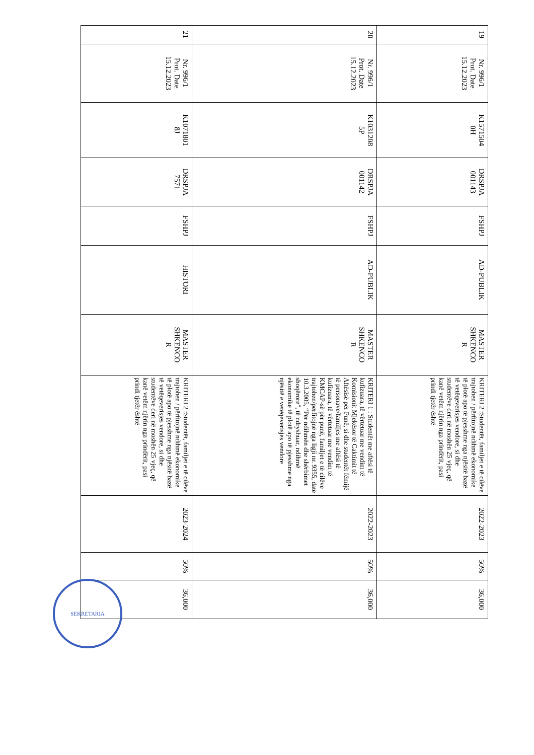| 19 | Nr. 996/1 Prot. Date 15.12.2023 | K1571504 0H | DRSPJA 001143 | FSHPJ | AD-PUBLIK | MASTER SHKENCO R | KRITERI 2 :Studentët, familjet e të cilëve trajtohen / përfitojnë ndihmë ekonomike të plotë apo të pjesshme nga njësitë bazë të vetëqeverisjes vendore, si dhe studentëve deri në moshën 25 vjeç, që kanë vetëm njërin nga prindërit, pasi prindi tjetër është | 2022-2023 | 50% | 36,000 |
| 20 | Nr. 996/1 Prot. Date 15.12.2023 | K1031208 5P | DRSPJA 001142 | FSHPJ | AD-PUBLIK | MASTER SHKENCO R | KRITERI 1 : Studentët me aftësi të kufizuara, të vërtetuar me vendim të Komisionit Mjekësor të Caktimit të Aftësisë për Punë, si dhe studentët fëmijë të personave/familjes me aftësi të kufizuara, të vërtetuar me vendim të KMCAP-së për punë, familjet e të cilëve trajtohen/përfitojnë nga ligji nr. 9355, datë 10.3.2005, “Për ndihmën dhe shërbimet shoqërore”, të ndryshuar, ndihmë ekonomike të plotë apo të pjesshme nga njësitë e vetëqeverisjes vendore | 2022-2023 | 50% | 36,000 |
| 21 | Nr. 996/1 Prot. Date 15.12.2023 | K1071801 8J | DRSPJA 7571 | FSHPJ | HISTORI | MASTER SHKENCO R | KRITERI 2 :Studentët, familjet e të cilëve trajtohen / përfitojnë ndihmë ekonomike të plotë apo të pjesshme nga njësitë bazë të vetëqeverisjes vendore, si dhe studentëve deri në moshën 25 vjeç, që kanë vetëm njërin nga prindërit, pasi prindi tjetër është | 2023-2024 | 50% | 36,000 |
SEKRETARIA